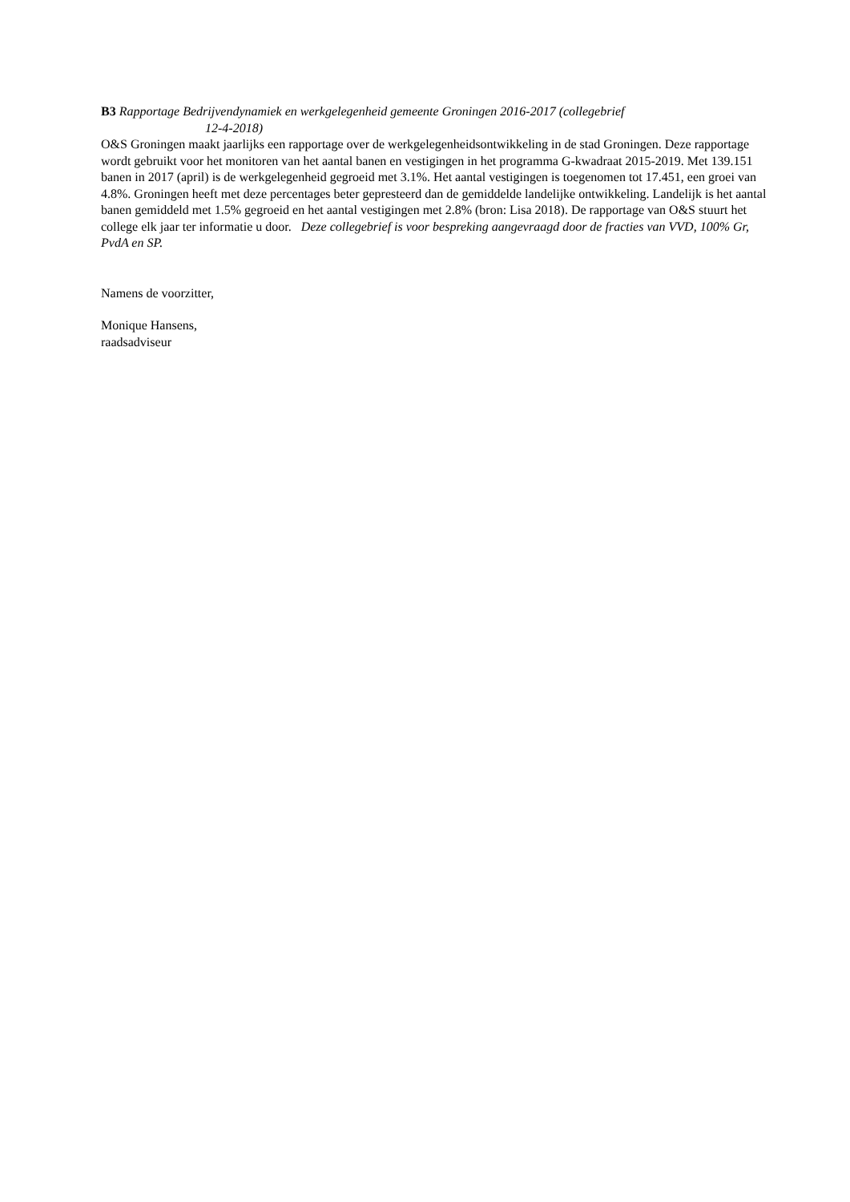B3 Rapportage Bedrijvendynamiek en werkgelegenheid gemeente Groningen 2016-2017 (collegebrief
12-4-2018)
O&S Groningen maakt jaarlijks een rapportage over de werkgelegenheidsontwikkeling in de stad Groningen. Deze rapportage wordt gebruikt voor het monitoren van het aantal banen en vestigingen in het programma G-kwadraat 2015-2019. Met 139.151 banen in 2017 (april) is de werkgelegenheid gegroeid met 3.1%. Het aantal vestigingen is toegenomen tot 17.451, een groei van 4.8%. Groningen heeft met deze percentages beter gepresteerd dan de gemiddelde landelijke ontwikkeling. Landelijk is het aantal banen gemiddeld met 1.5% gegroeid en het aantal vestigingen met 2.8% (bron: Lisa 2018). De rapportage van O&S stuurt het college elk jaar ter informatie u door. Deze collegebrief is voor bespreking aangevraagd door de fracties van VVD, 100% Gr, PvdA en SP.
Namens de voorzitter,
Monique Hansens,
raadsadviseur